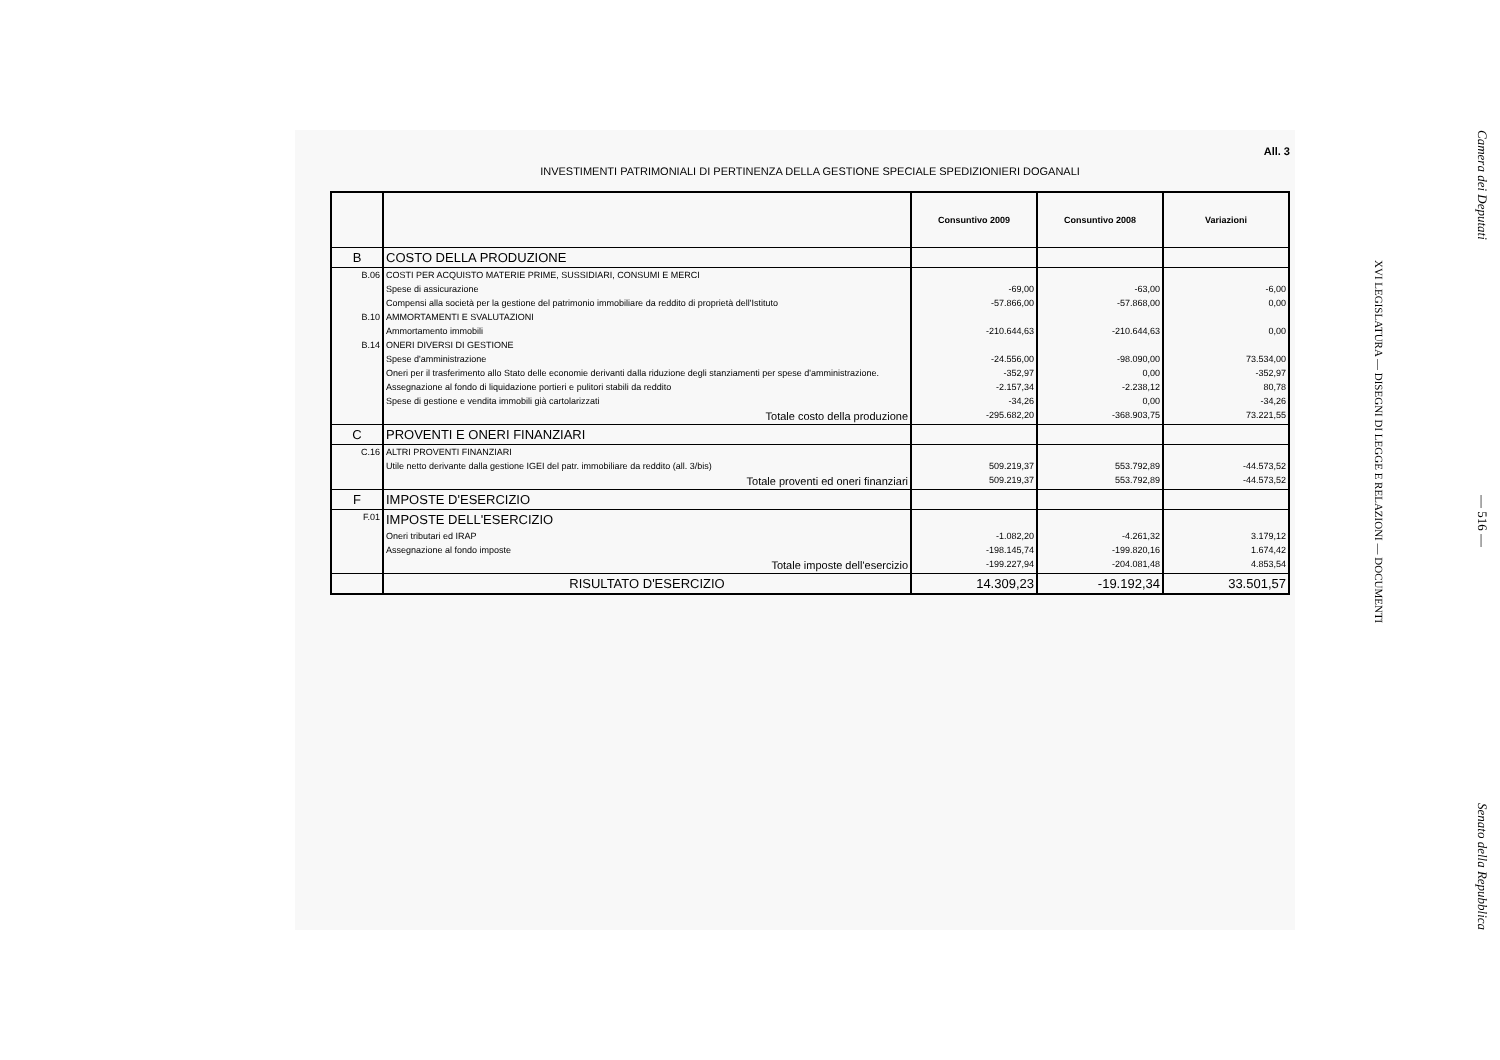All. 3
INVESTIMENTI PATRIMONIALI DI PERTINENZA DELLA GESTIONE SPECIALE SPEDIZIONIERI DOGANALI
| | | Consuntivo 2009 | Consuntivo 2008 | Variazioni |
| B | COSTO DELLA PRODUZIONE | | | |
| B.06 | COSTI PER ACQUISTO MATERIE PRIME, SUSSIDIARI, CONSUMI E MERCI | | | |
| | Spese di assicurazione | -69,00 | -63,00 | -6,00 |
| | Compensi alla società per la gestione del patrimonio immobiliare da reddito di proprietà dell'Istituto | -57.866,00 | -57.868,00 | 0,00 |
| B.10 | AMMORTAMENTI E SVALUTAZIONI | | | |
| | Ammortamento immobili | -210.644,63 | -210.644,63 | 0,00 |
| B.14 | ONERI DIVERSI DI GESTIONE | | | |
| | Spese d'amministrazione | -24.556,00 | -98.090,00 | 73.534,00 |
| | Oneri per il trasferimento allo Stato delle economie derivanti dalla riduzione degli stanziamenti per spese d'amministrazione. | -352,97 | 0,00 | -352,97 |
| | Assegnazione al fondo di liquidazione portieri e pulitori stabili da reddito | -2.157,34 | -2.238,12 | 80,78 |
| | Spese di gestione e vendita immobili già cartolarizzati | -34,26 | 0,00 | -34,26 |
| | Totale costo della produzione | -295.682,20 | -368.903,75 | 73.221,55 |
| C | PROVENTI E ONERI FINANZIARI | | | |
| C.16 | ALTRI PROVENTI FINANZIARI | | | |
| | Utile netto derivante dalla gestione IGEI del patr. immobiliare da reddito (all. 3/bis) | 509.219,37 | 553.792,89 | -44.573,52 |
| | Totale proventi ed oneri finanziari | 509.219,37 | 553.792,89 | -44.573,52 |
| F | IMPOSTE D'ESERCIZIO | | | |
| F.01 | IMPOSTE DELL'ESERCIZIO | | | |
| | Oneri tributari ed IRAP | -1.082,20 | -4.261,32 | 3.179,12 |
| | Assegnazione al fondo imposte | -198.145,74 | -199.820,16 | 1.674,42 |
| | Totale imposte dell'esercizio | -199.227,94 | -204.081,48 | 4.853,54 |
| | RISULTATO D'ESERCIZIO | 14.309,23 | -19.192,34 | 33.501,57 |
Camera dei Deputati — 516 — Senato della Repubblica
XVI LEGISLATURA — DISEGNI DI LEGGE E RELAZIONI — DOCUMENTI